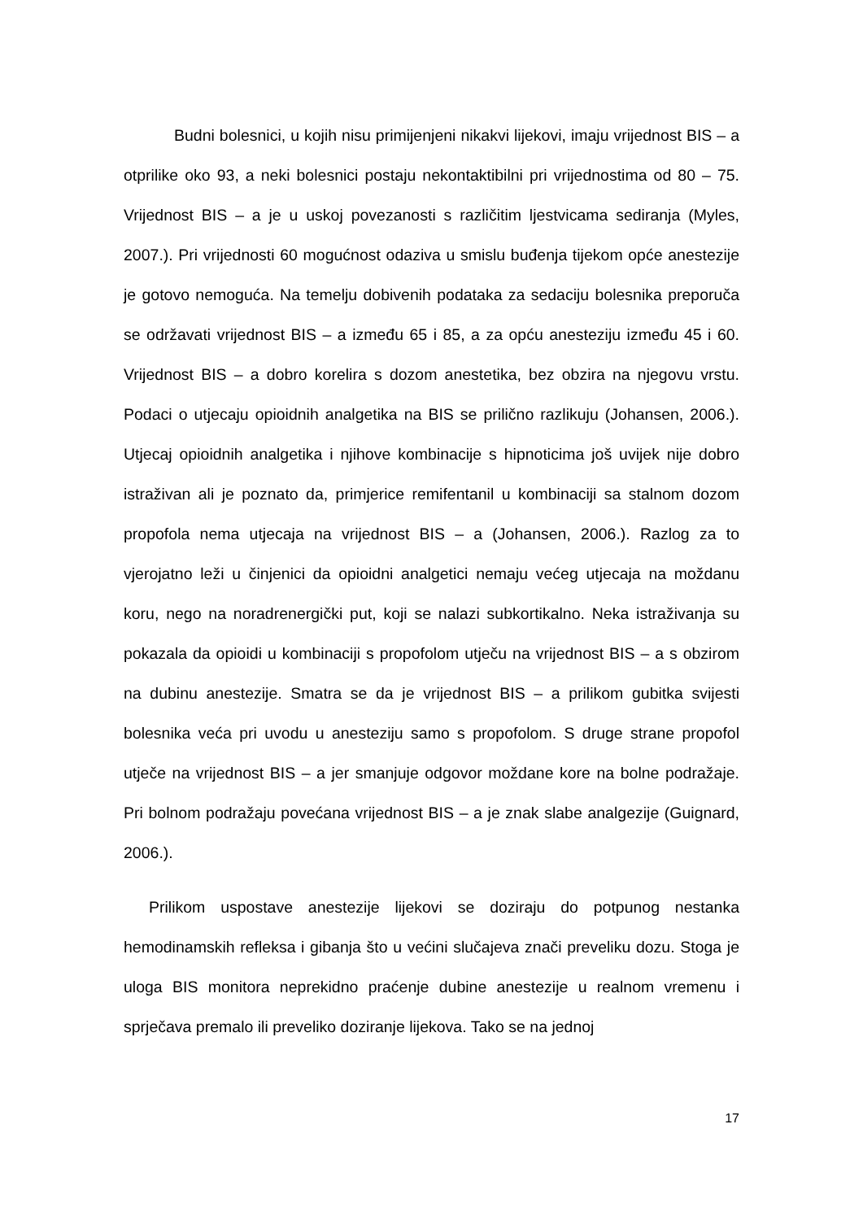Budni bolesnici, u kojih nisu primijenjeni nikakvi lijekovi, imaju vrijednost BIS – a otprilike oko 93, a neki bolesnici postaju nekontaktibilni pri vrijednostima od 80 – 75. Vrijednost BIS – a je u uskoj povezanosti s različitim ljestvicama sediranja (Myles, 2007.). Pri vrijednosti 60 mogućnost odaziva u smislu buđenja tijekom opće anestezije je gotovo nemoguća. Na temelju dobivenih podataka za sedaciju bolesnika preporuča se održavati vrijednost BIS – a između 65 i 85, a za opću anesteziju između 45 i 60. Vrijednost BIS – a dobro korelira s dozom anestetika, bez obzira na njegovu vrstu. Podaci o utjecaju opioidnih analgetika na BIS se prilično razlikuju (Johansen, 2006.). Utjecaj opioidnih analgetika i njihove kombinacije s hipnoticima još uvijek nije dobro istraživan ali je poznato da, primjerice remifentanil u kombinaciji sa stalnom dozom propofola nema utjecaja na vrijednost BIS – a (Johansen, 2006.). Razlog za to vjerojatno leži u činjenici da opioidni analgetici nemaju većeg utjecaja na moždanu koru, nego na noradrenergički put, koji se nalazi subkortikalno. Neka istraživanja su pokazala da opioidi u kombinaciji s propofolom utječu na vrijednost BIS – a s obzirom na dubinu anestezije. Smatra se da je vrijednost BIS – a prilikom gubitka svijesti bolesnika veća pri uvodu u anesteziju samo s propofolom. S druge strane propofol utječe na vrijednost BIS – a jer smanjuje odgovor moždane kore na bolne podražaje. Pri bolnom podražaju povećana vrijednost BIS – a je znak slabe analgezije (Guignard, 2006.).
Prilikom uspostave anestezije lijekovi se doziraju do potpunog nestanka hemodinamskih refleksa i gibanja što u većini slučajeva znači preveliku dozu. Stoga je uloga BIS monitora neprekidno praćenje dubine anestezije u realnom vremenu i sprječava premalo ili preveliko doziranje lijekova. Tako se na jednoj
17